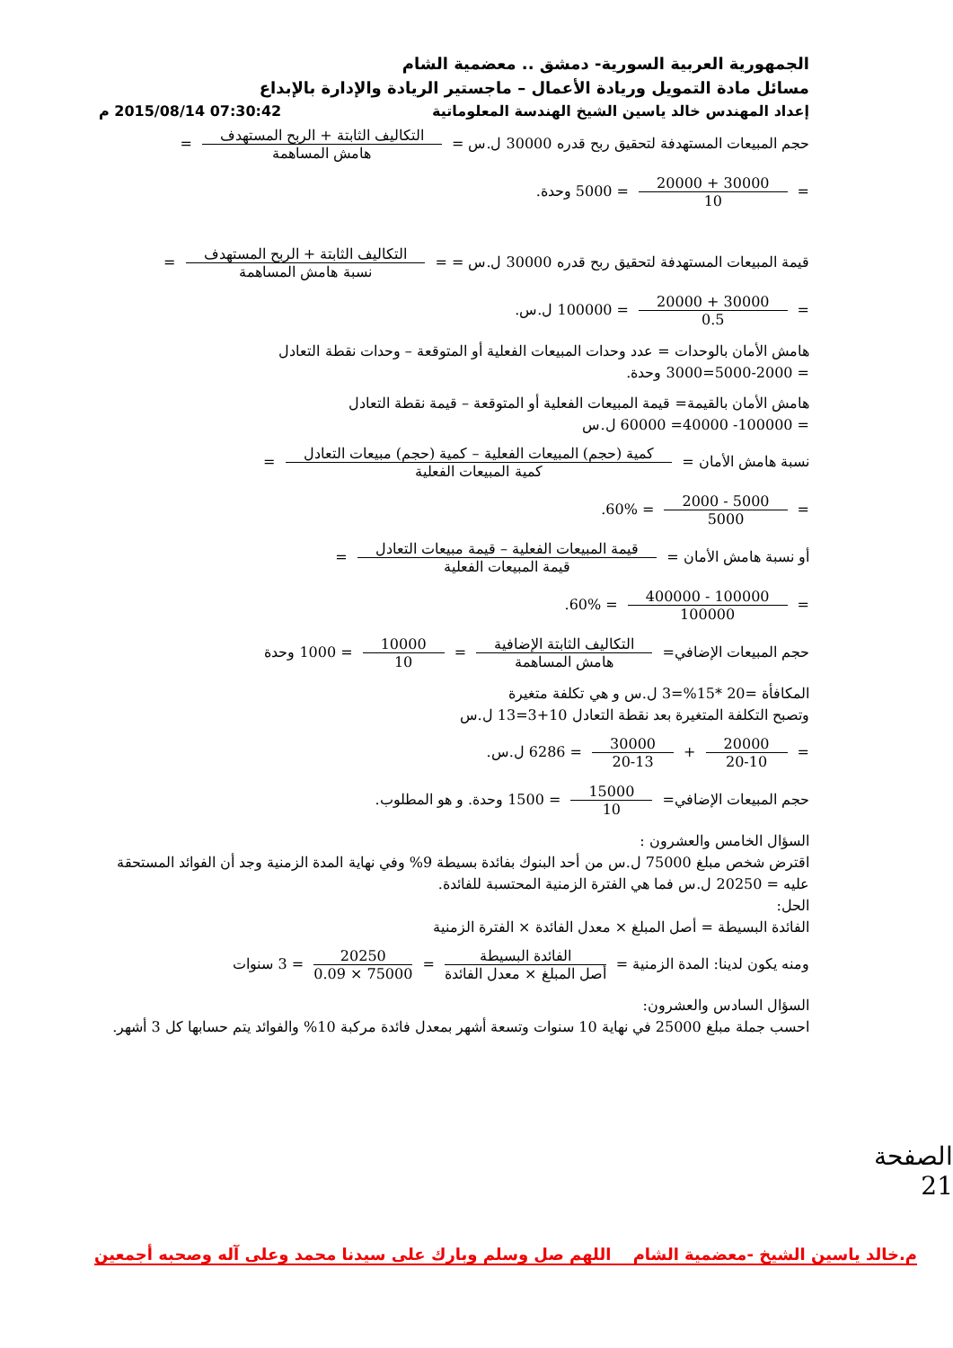الجمهورية العربية السورية- دمشق .. معضمية الشام
مسائل مادة التمويل وريادة الأعمال – ماجستير الريادة والإدارة بالإبداع
إعداد المهندس خالد ياسين الشيخ الهندسة المعلوماتية 07:30:42 2015/08/14 م
حجم المبيعات المستهدفة لتحقيق ربح قدره 30000 ل.س = التكاليف الثابتة + الربح المستهدف هامش المساهمة =
= 30000 + 20000 10 = 5000 وحدة.
قيمة المبيعات المستهدفة لتحقيق ربح قدره 30000 ل.س = = التكاليف الثابتة + الربح المستهدف نسبة هامش المساهمة =
= 30000 + 20000 0.5 = 100000 ل.س.
هامش الأمان بالوحدات = عدد وحدات المبيعات الفعلية أو المتوقعة – وحدات نقطة التعادل
= 5000-2000=3000 وحدة.
هامش الأمان بالقيمة= قيمة المبيعات الفعلية أو المتوقعة – قيمة نقطة التعادل
= 100000- 40000= 60000 ل.س
نسبة هامش الأمان = كمية (حجم) المبيعات الفعلية – كمية (حجم) مبيعات التعادل كمية المبيعات الفعلية =
= 5000 - 2000 5000 = 60%.
أو نسبة هامش الأمان = قيمة المبيعات الفعلية – قيمة مبيعات التعادل قيمة المبيعات الفعلية =
= 100000 - 400000 100000 = 60%.
حجم المبيعات الإضافي= التكاليف الثابتة الإضافية هامش المساهمة = 10000 10 = 1000 وحدة
المكافأة =20 *15%=3 ل.س و هي تكلفة متغيرة
وتصبح التكلفة المتغيرة بعد نقطة التعادل 10+3=13 ل.س
= 20000 20-10 + 30000 20-13 = 6286 ل.س.
حجم المبيعات الإضافي= 15000 10 = 1500 وحدة. و هو المطلوب.
السؤال الخامس والعشرون :
اقترض شخص مبلغ 75000 ل.س من أحد البنوك بفائدة بسيطة 9% وفي نهاية المدة الزمنية وجد أن الفوائد المستحقة عليه = 20250 ل.س فما هي الفترة الزمنية المحتسبة للفائدة.
الحل:
الفائدة البسيطة = أصل المبلغ × معدل الفائدة × الفترة الزمنية
ومنه يكون لدينا: المدة الزمنية = الفائدة البسيطة أصل المبلغ × معدل الفائدة = 20250 75000 × 0.09 = 3 سنوات
السؤال السادس والعشرون:
احسب جملة مبلغ 25000 في نهاية 10 سنوات وتسعة أشهر بمعدل فائدة مركبة 10% والفوائد يتم حسابها كل 3 أشهر.
الصفحة 21
م.خالد ياسين الشيخ -معضمية الشام اللهم صل وسلم وبارك على سيدنا محمد وعلى آله وصحبه أجمعين